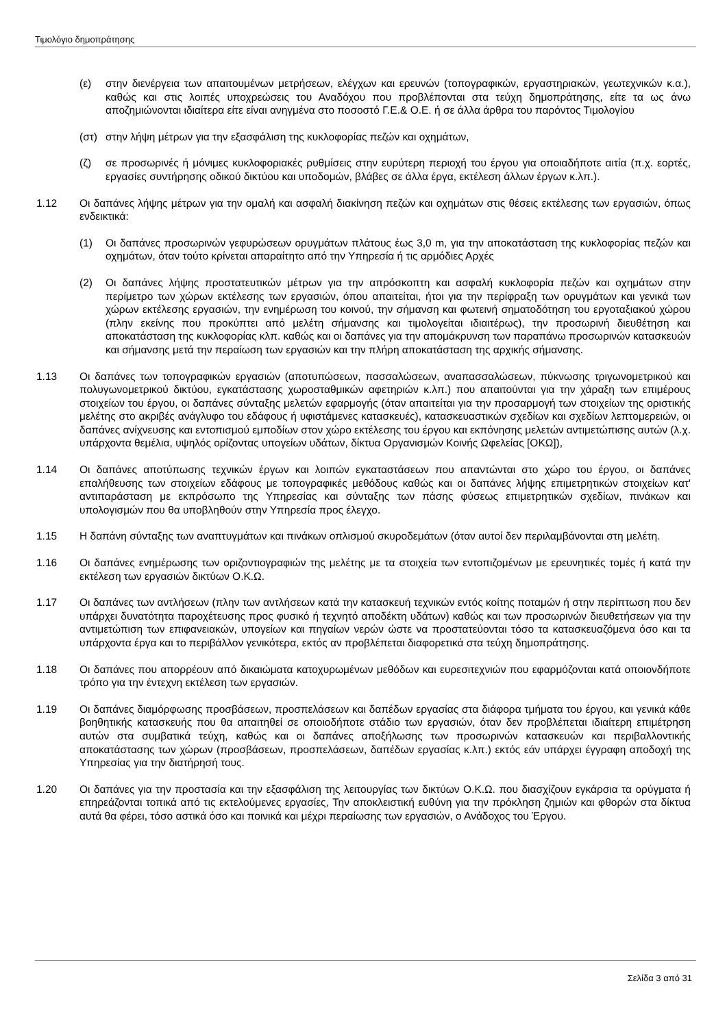Τιμολόγιο δημοπράτησης
(ε) στην διενέργεια των απαιτουμένων μετρήσεων, ελέγχων και ερευνών (τοπογραφικών, εργαστηριακών, γεωτεχνικών κ.α.), καθώς και στις λοιπές υποχρεώσεις του Αναδόχου που προβλέπονται στα τεύχη δημοπράτησης, είτε τα ως άνω αποζημιώνονται ιδιαίτερα είτε είναι ανηγμένα στο ποσοστό Γ.Ε.& Ο.Ε. ή σε άλλα άρθρα του παρόντος Τιμολογίου
(στ) στην λήψη μέτρων για την εξασφάλιση της κυκλοφορίας πεζών και οχημάτων,
(ζ) σε προσωρινές ή μόνιμες κυκλοφοριακές ρυθμίσεις στην ευρύτερη περιοχή του έργου για οποιαδήποτε αιτία (π.χ. εορτές, εργασίες συντήρησης οδικού δικτύου και υποδομών, βλάβες σε άλλα έργα, εκτέλεση άλλων έργων κ.λπ.).
1.12 Οι δαπάνες λήψης μέτρων για την ομαλή και ασφαλή διακίνηση πεζών και οχημάτων στις θέσεις εκτέλεσης των εργασιών, όπως ενδεικτικά:
(1) Οι δαπάνες προσωρινών γεφυρώσεων ορυγμάτων πλάτους έως 3,0 m, για την αποκατάσταση της κυκλοφορίας πεζών και οχημάτων, όταν τούτο κρίνεται απαραίτητο από την Υπηρεσία ή τις αρμόδιες Αρχές
(2) Οι δαπάνες λήψης προστατευτικών μέτρων για την απρόσκοπτη και ασφαλή κυκλοφορία πεζών και οχημάτων στην περίμετρο των χώρων εκτέλεσης των εργασιών, όπου απαιτείται, ήτοι για την περίφραξη των ορυγμάτων και γενικά των χώρων εκτέλεσης εργασιών, την ενημέρωση του κοινού, την σήμανση και φωτεινή σηματοδότηση του εργοταξιακού χώρου (πλην εκείνης που προκύπτει από μελέτη σήμανσης και τιμολογείται ιδιαιτέρως), την προσωρινή διευθέτηση και αποκατάσταση της κυκλοφορίας κλπ. καθώς και οι δαπάνες για την απομάκρυνση των παραπάνω προσωρινών κατασκευών και σήμανσης μετά την περαίωση των εργασιών και την πλήρη αποκατάσταση της αρχικής σήμανσης.
1.13 Οι δαπάνες των τοπογραφικών εργασιών (αποτυπώσεων, πασσαλώσεων, αναπασσαλώσεων, πύκνωσης τριγωνομετρικού και πολυγωνομετρικού δικτύου, εγκατάστασης χωροσταθμικών αφετηριών κ.λπ.) που απαιτούνται για την χάραξη των επιμέρους στοιχείων του έργου, οι δαπάνες σύνταξης μελετών εφαρμογής (όταν απαιτείται για την προσαρμογή των στοιχείων της οριστικής μελέτης στο ακριβές ανάγλυφο του εδάφους ή υφιστάμενες κατασκευές), κατασκευαστικών σχεδίων και σχεδίων λεπτομερειών, οι δαπάνες ανίχνευσης και εντοπισμού εμποδίων στον χώρο εκτέλεσης του έργου και εκπόνησης μελετών αντιμετώπισης αυτών (λ.χ. υπάρχοντα θεμέλια, υψηλός ορίζοντας υπογείων υδάτων, δίκτυα Οργανισμών Κοινής Ωφελείας [ΟΚΩ]),
1.14 Οι δαπάνες αποτύπωσης τεχνικών έργων και λοιπών εγκαταστάσεων που απαντώνται στο χώρο του έργου, οι δαπάνες επαλήθευσης των στοιχείων εδάφους με τοπογραφικές μεθόδους καθώς και οι δαπάνες λήψης επιμετρητικών στοιχείων κατ' αντιπαράσταση με εκπρόσωπο της Υπηρεσίας και σύνταξης των πάσης φύσεως επιμετρητικών σχεδίων, πινάκων και υπολογισμών που θα υποβληθούν στην Υπηρεσία προς έλεγχο.
1.15 Η δαπάνη σύνταξης των αναπτυγμάτων και πινάκων οπλισμού σκυροδεμάτων (όταν αυτοί δεν περιλαμβάνονται στη μελέτη.
1.16 Οι δαπάνες ενημέρωσης των οριζοντιογραφιών της μελέτης με τα στοιχεία των εντοπιζομένων με ερευνητικές τομές ή κατά την εκτέλεση των εργασιών δικτύων Ο.Κ.Ω.
1.17 Οι δαπάνες των αντλήσεων (πλην των αντλήσεων κατά την κατασκευή τεχνικών εντός κοίτης ποταμών ή στην περίπτωση που δεν υπάρχει δυνατότητα παροχέτευσης προς φυσικό ή τεχνητό αποδέκτη υδάτων) καθώς και των προσωρινών διευθετήσεων για την αντιμετώπιση των επιφανειακών, υπογείων και πηγαίων νερών ώστε να προστατεύονται τόσο τα κατασκευαζόμενα όσο και τα υπάρχοντα έργα και το περιβάλλον γενικότερα, εκτός αν προβλέπεται διαφορετικά στα τεύχη δημοπράτησης.
1.18 Οι δαπάνες που απορρέουν από δικαιώματα κατοχυρωμένων μεθόδων και ευρεσιτεχνιών που εφαρμόζονται κατά οποιονδήποτε τρόπο για την έντεχνη εκτέλεση των εργασιών.
1.19 Οι δαπάνες διαμόρφωσης προσβάσεων, προσπελάσεων και δαπέδων εργασίας στα διάφορα τμήματα του έργου, και γενικά κάθε βοηθητικής κατασκευής που θα απαιτηθεί σε οποιοδήποτε στάδιο των εργασιών, όταν δεν προβλέπεται ιδιαίτερη επιμέτρηση αυτών στα συμβατικά τεύχη, καθώς και οι δαπάνες αποξήλωσης των προσωρινών κατασκευών και περιβαλλοντικής αποκατάστασης των χώρων (προσβάσεων, προσπελάσεων, δαπέδων εργασίας κ.λπ.) εκτός εάν υπάρχει έγγραφη αποδοχή της Υπηρεσίας για την διατήρησή τους.
1.20 Οι δαπάνες για την προστασία και την εξασφάλιση της λειτουργίας των δικτύων Ο.Κ.Ω. που διασχίζουν εγκάρσια τα ορύγματα ή επηρεάζονται τοπικά από τις εκτελούμενες εργασίες, Την αποκλειστική ευθύνη για την πρόκληση ζημιών και φθορών στα δίκτυα αυτά θα φέρει, τόσο αστικά όσο και ποινικά και μέχρι περαίωσης των εργασιών, ο Ανάδοχος του Έργου.
Σελίδα 3 από 31